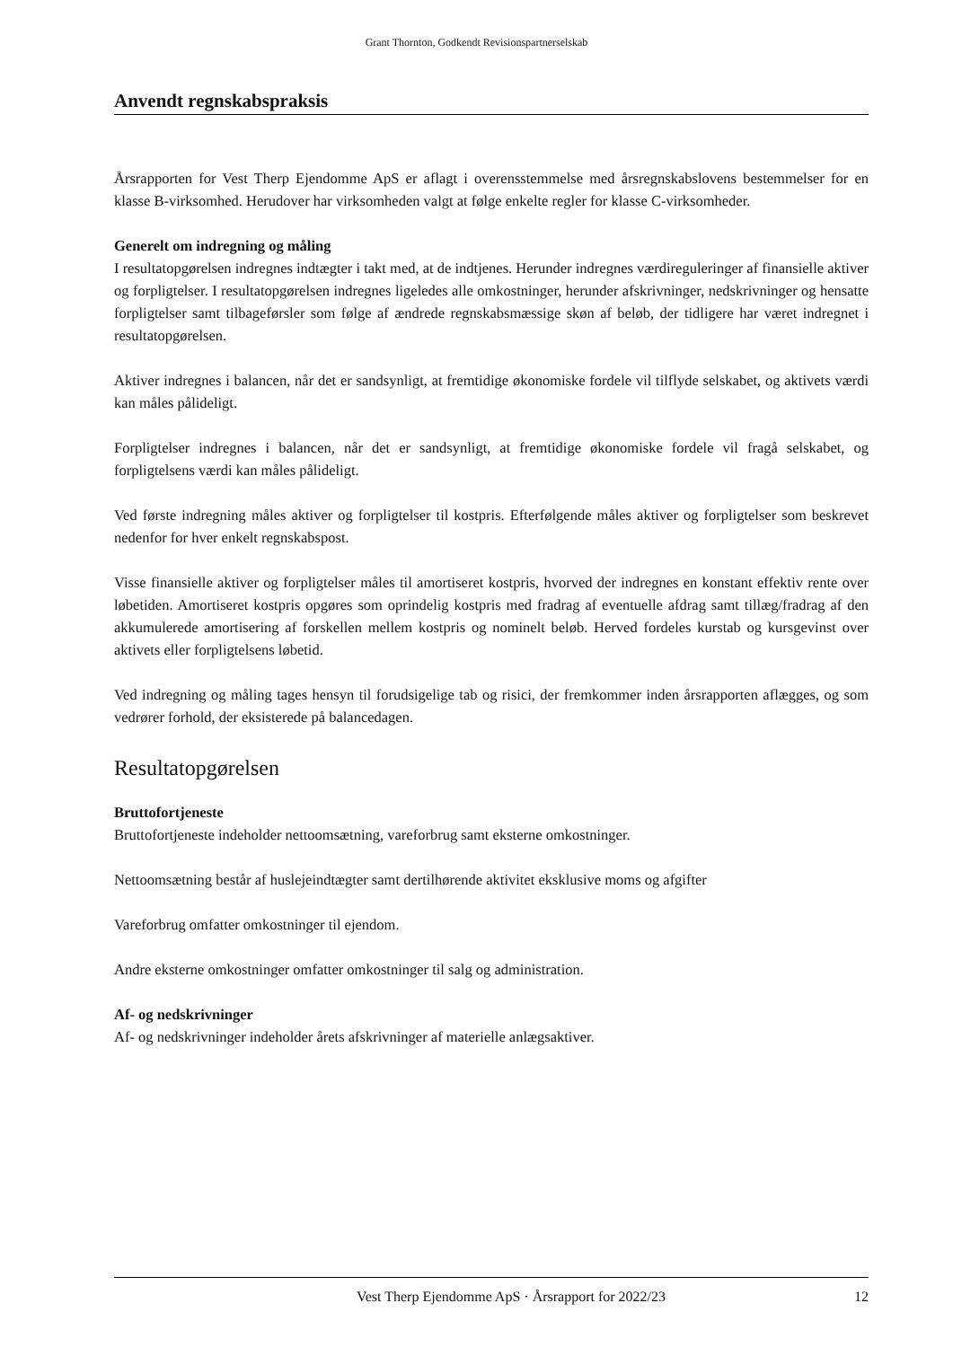Grant Thornton, Godkendt Revisionspartnerselskab
Anvendt regnskabspraksis
Årsrapporten for Vest Therp Ejendomme ApS er aflagt i overensstemmelse med årsregnskabslovens bestemmelser for en klasse B-virksomhed. Herudover har virksomheden valgt at følge enkelte regler for klasse C-virksomheder.
Generelt om indregning og måling
I resultatopgørelsen indregnes indtægter i takt med, at de indtjenes. Herunder indregnes værdireguleringer af finansielle aktiver og forpligtelser. I resultatopgørelsen indregnes ligeledes alle omkostninger, herunder afskrivninger, nedskrivninger og hensatte forpligtelser samt tilbageførsler som følge af ændrede regnskabsmæssige skøn af beløb, der tidligere har været indregnet i resultatopgørelsen.
Aktiver indregnes i balancen, når det er sandsynligt, at fremtidige økonomiske fordele vil tilflyde selskabet, og aktivets værdi kan måles pålideligt.
Forpligtelser indregnes i balancen, når det er sandsynligt, at fremtidige økonomiske fordele vil fragå selskabet, og forpligtelsens værdi kan måles pålideligt.
Ved første indregning måles aktiver og forpligtelser til kostpris. Efterfølgende måles aktiver og forpligtelser som beskrevet nedenfor for hver enkelt regnskabspost.
Visse finansielle aktiver og forpligtelser måles til amortiseret kostpris, hvorved der indregnes en konstant effektiv rente over løbetiden. Amortiseret kostpris opgøres som oprindelig kostpris med fradrag af eventuelle afdrag samt tillæg/fradrag af den akkumulerede amortisering af forskellen mellem kostpris og nominelt beløb. Herved fordeles kurstab og kursgevinst over aktivets eller forpligtelsens løbetid.
Ved indregning og måling tages hensyn til forudsigelige tab og risici, der fremkommer inden årsrapporten aflægges, og som vedrører forhold, der eksisterede på balancedagen.
Resultatopgørelsen
Bruttofortjeneste
Bruttofortjeneste indeholder nettoomsætning, vareforbrug samt eksterne omkostninger.
Nettoomsætning består af huslejeindtægter samt dertilhørende aktivitet eksklusive moms og afgifter
Vareforbrug omfatter omkostninger til ejendom.
Andre eksterne omkostninger omfatter omkostninger til salg og administration.
Af- og nedskrivninger
Af- og nedskrivninger indeholder årets afskrivninger af materielle anlægsaktiver.
Vest Therp Ejendomme ApS · Årsrapport for 2022/23 12